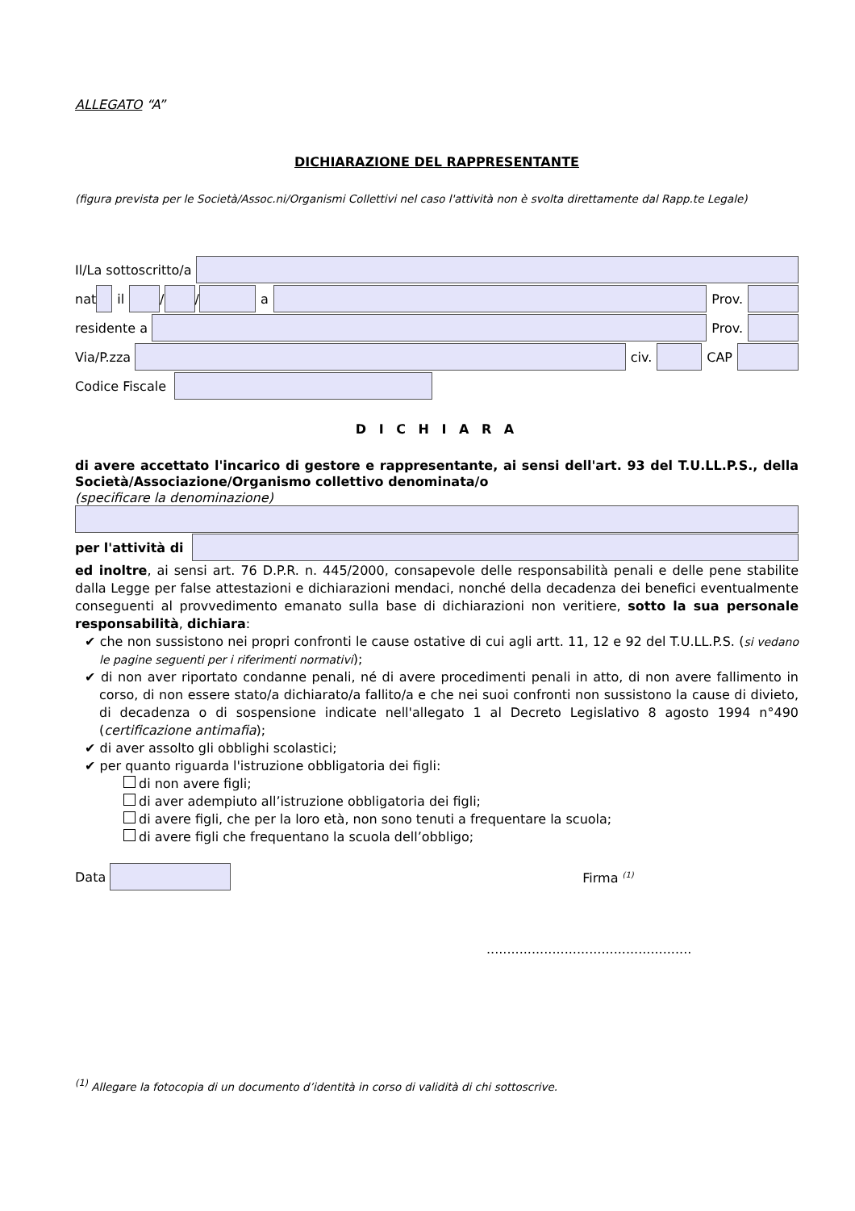ALLEGATO “A”
DICHIARAZIONE DEL RAPPRESENTANTE
(figura prevista per le Società/Assoc.ni/Organismi Collettivi nel caso l'attività non è svolta direttamente dal Rapp.te Legale)
Il/La sottoscritto/a
nat
il
/
/
a Prov.
residente a
Prov.
Via/P.zza
civ. CAP
Codice Fiscale
D I C H I A R A
di avere accettato l'incarico di gestore e rappresentante, ai sensi dell'art. 93 del T.U.LL.P.S., della Società/Associazione/Organismo collettivo denominata/o
(specificare la denominazione)
per l'attività di
ed inoltre, ai sensi art. 76 D.P.R. n. 445/2000, consapevole delle responsabilità penali e delle pene stabilite dalla Legge per false attestazioni e dichiarazioni mendaci, nonché della decadenza dei benefici eventualmente conseguenti al provvedimento emanato sulla base di dichiarazioni non veritiere, sotto la sua personale responsabilità, dichiara:
✔ che non sussistono nei propri confronti le cause ostative di cui agli artt. 11, 12 e 92 del T.U.LL.P.S. (si vedano le pagine seguenti per i riferimenti normativi);
✔ di non aver riportato condanne penali, né di avere procedimenti penali in atto, di non avere fallimento in corso, di non essere stato/a dichiarato/a fallito/a e che nei suoi confronti non sussistono la cause di divieto, di decadenza o di sospensione indicate nell'allegato 1 al Decreto Legislativo 8 agosto 1994 n°490 (certificazione antimafia);
✔ di aver assolto gli obblighi scolastici;
✔ per quanto riguarda l'istruzione obbligatoria dei figli:
di non avere figli;
di aver adempiuto all’istruzione obbligatoria dei figli;
di avere figli, che per la loro età, non sono tenuti a frequentare la scuola;
di avere figli che frequentano la scuola dell’obbligo;
Data
Firma <sup>(1)</sup>
..................................................
<sup>(1)</sup> Allegare la fotocopia di un documento d’identità in corso di validità di chi sottoscrive.